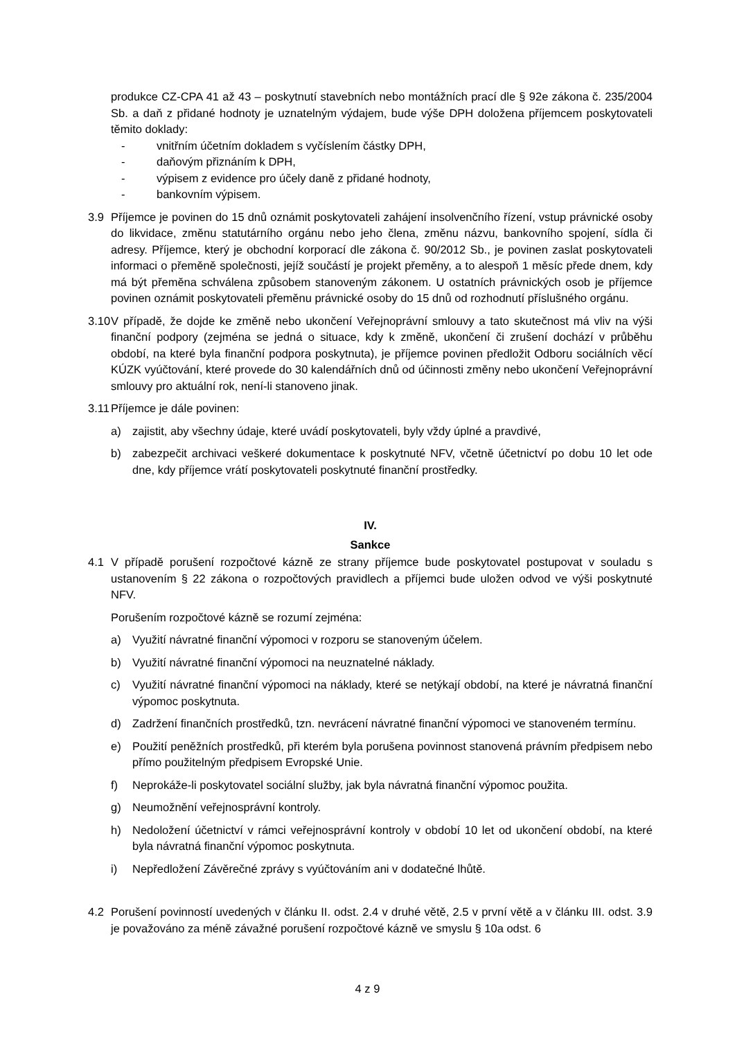produkce CZ-CPA 41 až 43 – poskytnutí stavebních nebo montážních prací dle § 92e zákona č. 235/2004 Sb. a daň z přidané hodnoty je uznatelným výdajem, bude výše DPH doložena příjemcem poskytovateli těmito doklady:
- vnitřním účetním dokladem s vyčíslením částky DPH,
- daňovým přiznáním k DPH,
- výpisem z evidence pro účely daně z přidané hodnoty,
- bankovním výpisem.
3.9 Příjemce je povinen do 15 dnů oznámit poskytovateli zahájení insolvenčního řízení, vstup právnické osoby do likvidace, změnu statutárního orgánu nebo jeho člena, změnu názvu, bankovního spojení, sídla či adresy. Příjemce, který je obchodní korporací dle zákona č. 90/2012 Sb., je povinen zaslat poskytovateli informaci o přeměně společnosti, jejíž součástí je projekt přeměny, a to alespoň 1 měsíc přede dnem, kdy má být přeměna schválena způsobem stanoveným zákonem. U ostatních právnických osob je příjemce povinen oznámit poskytovateli přeměnu právnické osoby do 15 dnů od rozhodnutí příslušného orgánu.
3.10 V případě, že dojde ke změně nebo ukončení Veřejnoprávní smlouvy a tato skutečnost má vliv na výši finanční podpory (zejména se jedná o situace, kdy k změně, ukončení či zrušení dochází v průběhu období, na které byla finanční podpora poskytnuta), je příjemce povinen předložit Odboru sociálních věcí KÚZK vyúčtování, které provede do 30 kalendářních dnů od účinnosti změny nebo ukončení Veřejnoprávní smlouvy pro aktuální rok, není-li stanoveno jinak.
3.11 Příjemce je dále povinen:
a) zajistit, aby všechny údaje, které uvádí poskytovateli, byly vždy úplné a pravdivé,
b) zabezpečit archivaci veškeré dokumentace k poskytnuté NFV, včetně účetnictví po dobu 10 let ode dne, kdy příjemce vrátí poskytovateli poskytnuté finanční prostředky.
IV.
Sankce
4.1 V případě porušení rozpočtové kázně ze strany příjemce bude poskytovatel postupovat v souladu s ustanovením § 22 zákona o rozpočtových pravidlech a příjemci bude uložen odvod ve výši poskytnuté NFV.
Porušením rozpočtové kázně se rozumí zejména:
a) Využití návratné finanční výpomoci v rozporu se stanoveným účelem.
b) Využití návratné finanční výpomoci na neuznatelné náklady.
c) Využití návratné finanční výpomoci na náklady, které se netýkají období, na které je návratná finanční výpomoc poskytnuta.
d) Zadržení finančních prostředků, tzn. nevrácení návratné finanční výpomoci ve stanoveném termínu.
e) Použití peněžních prostředků, při kterém byla porušena povinnost stanovená právním předpisem nebo přímo použitelným předpisem Evropské Unie.
f) Neprokáže-li poskytovatel sociální služby, jak byla návratná finanční výpomoc použita.
g) Neumožnění veřejnosprávní kontroly.
h) Nedoložení účetnictví v rámci veřejnosprávní kontroly v období 10 let od ukončení období, na které byla návratná finanční výpomoc poskytnuta.
i) Nepředložení Závěrečné zprávy s vyúčtováním ani v dodatečné lhůtě.
4.2 Porušení povinností uvedených v článku II. odst. 2.4 v druhé větě, 2.5 v první větě a v článku III. odst. 3.9 je považováno za méně závažné porušení rozpočtové kázně ve smyslu § 10a odst. 6
4 z 9